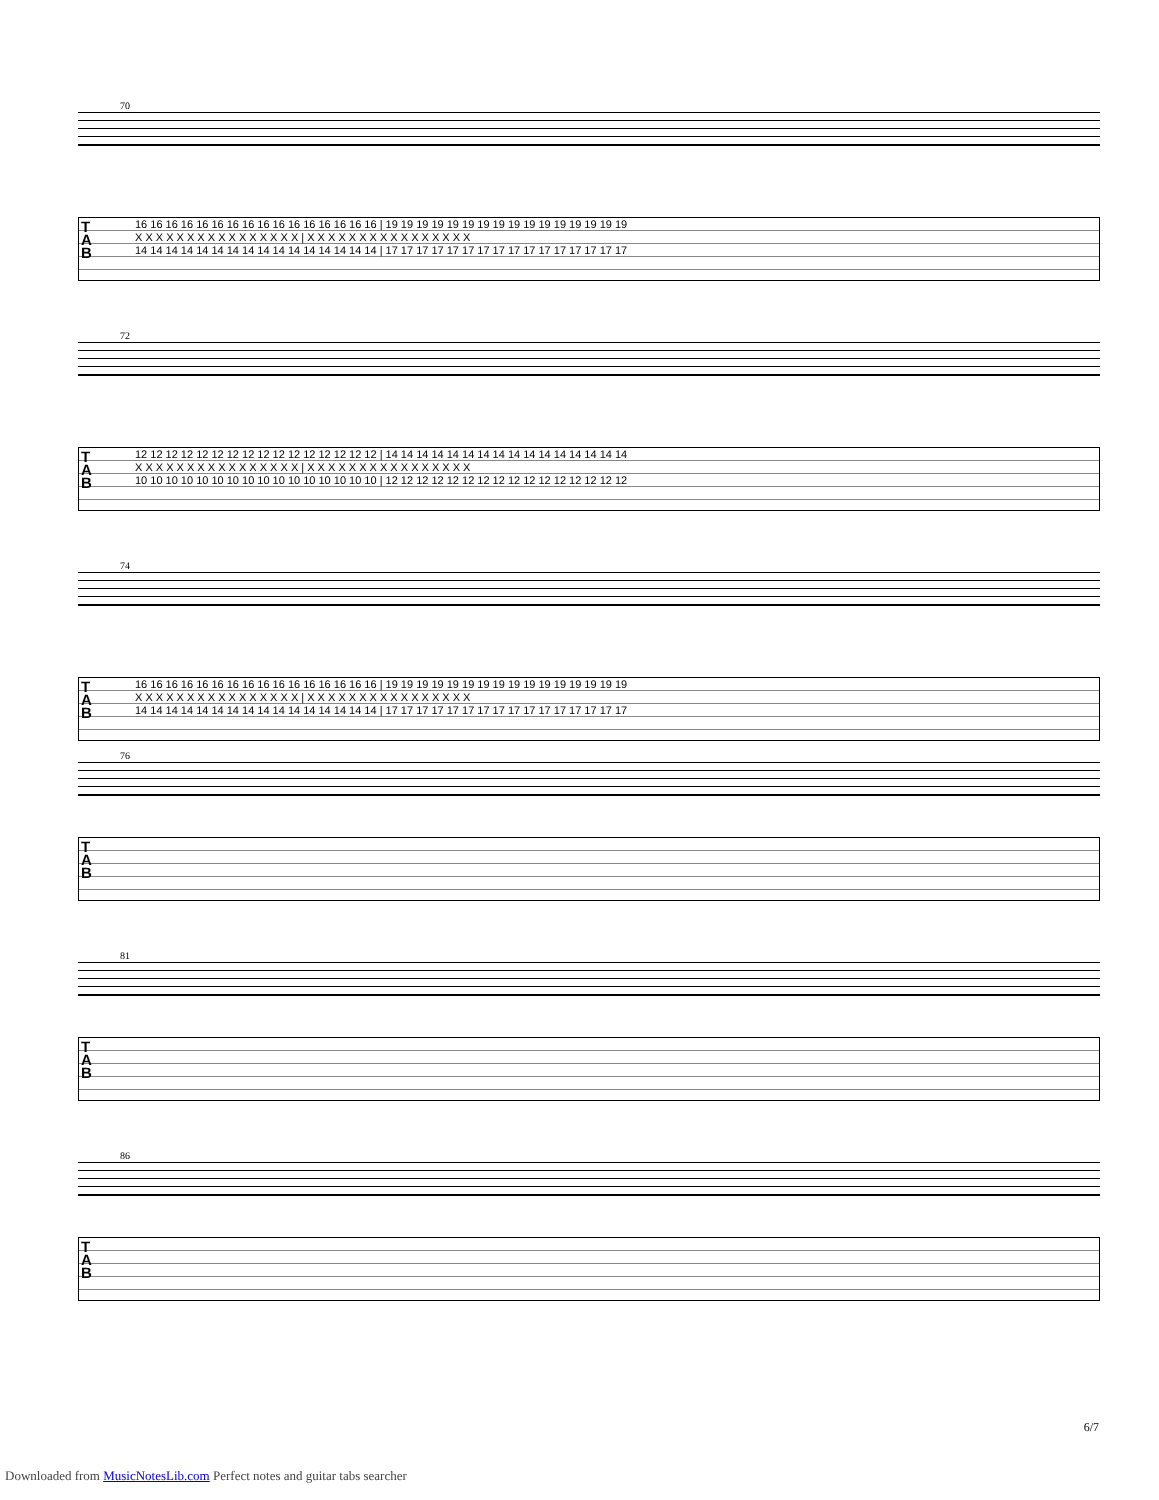70
T
A
B
16 16 16 16 16 16 16 16 16 16 16 16 16 16 16 16 | 19 19 19 19 19 19 19 19 19 19 19 19 19 19 19 19
X X X X X X X X X X X X X X X X | X X X X X X X X X X X X X X X X
14 14 14 14 14 14 14 14 14 14 14 14 14 14 14 14 | 17 17 17 17 17 17 17 17 17 17 17 17 17 17 17 17
72
T
A
B
12 12 12 12 12 12 12 12 12 12 12 12 12 12 12 12 | 14 14 14 14 14 14 14 14 14 14 14 14 14 14 14 14
X X X X X X X X X X X X X X X X | X X X X X X X X X X X X X X X X
10 10 10 10 10 10 10 10 10 10 10 10 10 10 10 10 | 12 12 12 12 12 12 12 12 12 12 12 12 12 12 12 12
74
T
A
B
16 16 16 16 16 16 16 16 16 16 16 16 16 16 16 16 | 19 19 19 19 19 19 19 19 19 19 19 19 19 19 19 19
X X X X X X X X X X X X X X X X | X X X X X X X X X X X X X X X X
14 14 14 14 14 14 14 14 14 14 14 14 14 14 14 14 | 17 17 17 17 17 17 17 17 17 17 17 17 17 17 17 17
76
T
A
B
81
T
A
B
86
T
A
B
6/7
Downloaded from MusicNotesLib.com Perfect notes and guitar tabs searcher